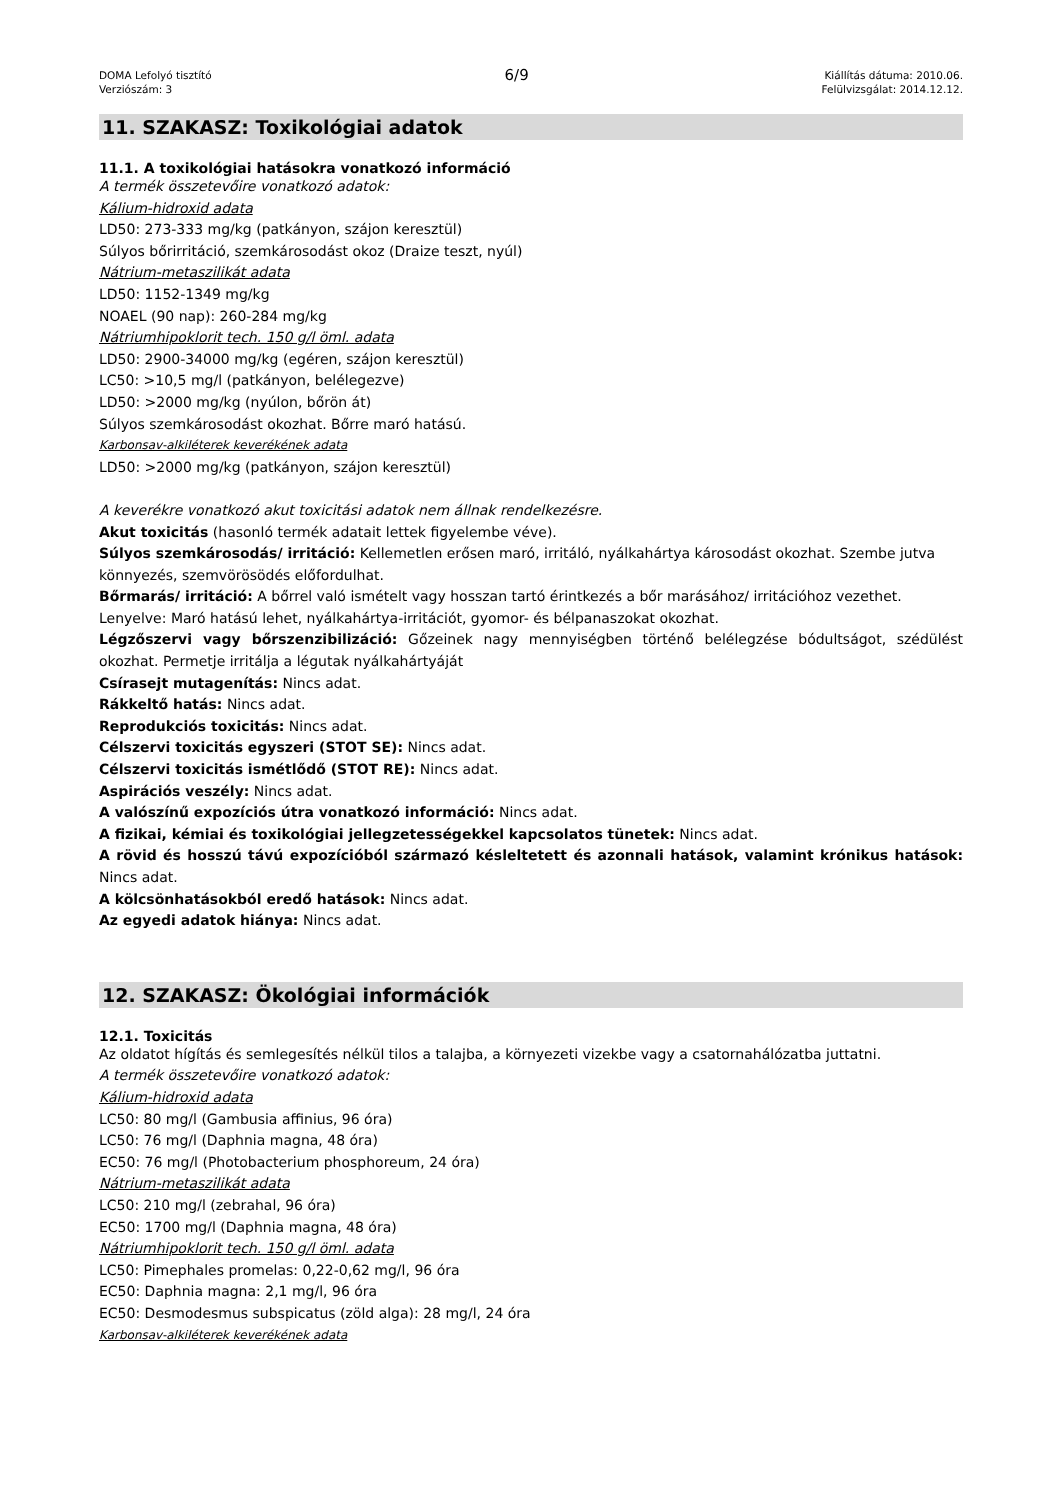DOMA Lefolyó tisztító
Verziószám: 3
6/9
Kiállítás dátuma: 2010.06.
Felülvizsgálat: 2014.12.12.
11. SZAKASZ: Toxikológiai adatok
11.1. A toxikológiai hatásokra vonatkozó információ
A termék összetevőire vonatkozó adatok:
Kálium-hidroxid adata
LD50: 273-333 mg/kg (patkányon, szájon keresztül)
Súlyos bőrirritáció, szemkárosodást okoz (Draize teszt, nyúl)
Nátrium-metaszilikát adata
LD50: 1152-1349 mg/kg
NOAEL (90 nap): 260-284 mg/kg
Nátriumhipoklorit tech. 150 g/l öml. adata
LD50: 2900-34000 mg/kg (egéren, szájon keresztül)
LC50: >10,5 mg/l (patkányon, belélegezve)
LD50: >2000 mg/kg (nyúlon, bőrön át)
Súlyos szemkárosodást okozhat. Bőrre maró hatású.
Karbonsav-alkiléterek keverékének adata
LD50: >2000 mg/kg (patkányon, szájon keresztül)
A keverékre vonatkozó akut toxicitási adatok nem állnak rendelkezésre.
Akut toxicitás (hasonló termék adatait lettek figyelembe véve).
Súlyos szemkárosodás/ irritáció: Kellemetlen erősen maró, irritáló, nyálkahártya károsodást okozhat. Szembe jutva könnyezés, szemvörösödés előfordulhat.
Bőrmarás/ irritáció: A bőrrel való ismételt vagy hosszan tartó érintkezés a bőr marásához/ irritációhoz vezethet.
Lenyelve: Maró hatású lehet, nyálkahártya-irritációt, gyomor- és bélpanaszokat okozhat.
Légzőszervi vagy bőrszenzibilizáció: Gőzeinek nagy mennyiségben történő belélegzése bódultságot, szédülést okozhat. Permetje irritálja a légutak nyálkahártyáját
Csírasejt mutagenítás: Nincs adat.
Rákkeltő hatás: Nincs adat.
Reprodukciós toxicitás: Nincs adat.
Célszervi toxicitás egyszeri (STOT SE): Nincs adat.
Célszervi toxicitás ismétlődő (STOT RE): Nincs adat.
Aspirációs veszély: Nincs adat.
A valószínű expozíciós útra vonatkozó információ: Nincs adat.
A fizikai, kémiai és toxikológiai jellegzetességekkel kapcsolatos tünetek: Nincs adat.
A rövid és hosszú távú expozícióból származó késleltetett és azonnali hatások, valamint krónikus hatások: Nincs adat.
A kölcsönhatásokból eredő hatások: Nincs adat.
Az egyedi adatok hiánya: Nincs adat.
12. SZAKASZ: Ökológiai információk
12.1. Toxicitás
Az oldatot hígítás és semlegesítés nélkül tilos a talajba, a környezeti vizekbe vagy a csatornahálózatba juttatni.
A termék összetevőire vonatkozó adatok:
Kálium-hidroxid adata
LC50: 80 mg/l (Gambusia affinius, 96 óra)
LC50: 76 mg/l (Daphnia magna, 48 óra)
EC50: 76 mg/l (Photobacterium phosphoreum, 24 óra)
Nátrium-metaszilikát adata
LC50: 210 mg/l (zebrahal, 96 óra)
EC50: 1700 mg/l (Daphnia magna, 48 óra)
Nátriumhipoklorit tech. 150 g/l öml. adata
LC50: Pimephales promelas: 0,22-0,62 mg/l, 96 óra
EC50: Daphnia magna: 2,1 mg/l, 96 óra
EC50: Desmodesmus subspicatus (zöld alga): 28 mg/l, 24 óra
Karbonsav-alkiléterek keverékének adata